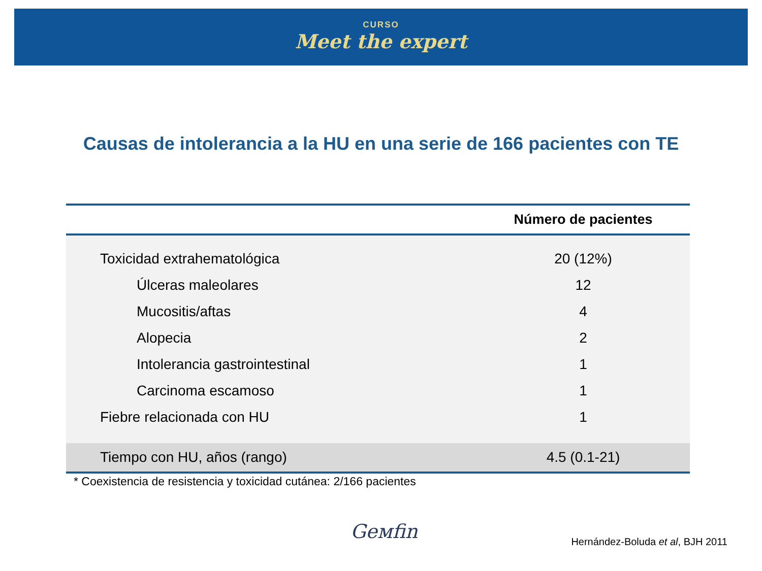CURSO
Meet the expert
Causas de intolerancia a la HU en una serie de 166 pacientes con TE
| | Número de pacientes |
| --- | --- |
| Toxicidad extrahematológica | 20 (12%) |
| Úlceras maleolares | 12 |
| Mucositis/aftas | 4 |
| Alopecia | 2 |
| Intolerancia gastrointestinal | 1 |
| Carcinoma escamoso | 1 |
| Fiebre relacionada con HU | 1 |
| Tiempo con HU, años (rango) | 4.5 (0.1-21) |
* Coexistencia de resistencia y toxicidad cutánea: 2/166 pacientes
Geмfin
Hernández-Boluda et al, BJH 2011